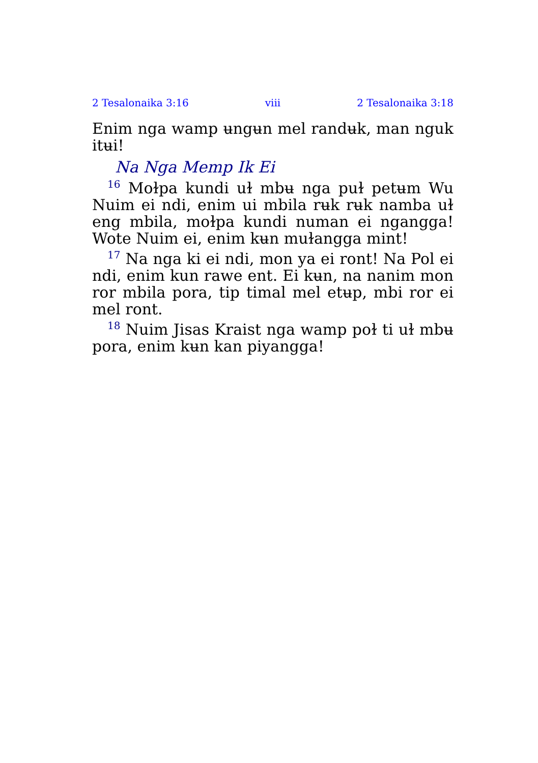2 Tesalonaika 3:16 viii 2 Tesalonaika 3:18
Enim nga wamp ʉngʉn mel randʉk, man nguk itʉi!
Na Nga Memp Ik Ei
<sup>16</sup> Moɫpa kundi uɫ mbʉ nga puɫ petʉm Wu Nuim ei ndi, enim ui mbila rʉk rʉk namba uɫ eng mbila, moɫpa kundi numan ei ngangga! Wote Nuim ei, enim kʉn muɫangga mint!
<sup>17</sup> Na nga ki ei ndi, mon ya ei ront! Na Pol ei ndi, enim kun rawe ent. Ei kʉn, na nanim mon ror mbila pora, tip timal mel etʉp, mbi ror ei mel ront.
<sup>18</sup> Nuim Jisas Kraist nga wamp poɫ ti uɫ mbʉ pora, enim kʉn kan piyangga!